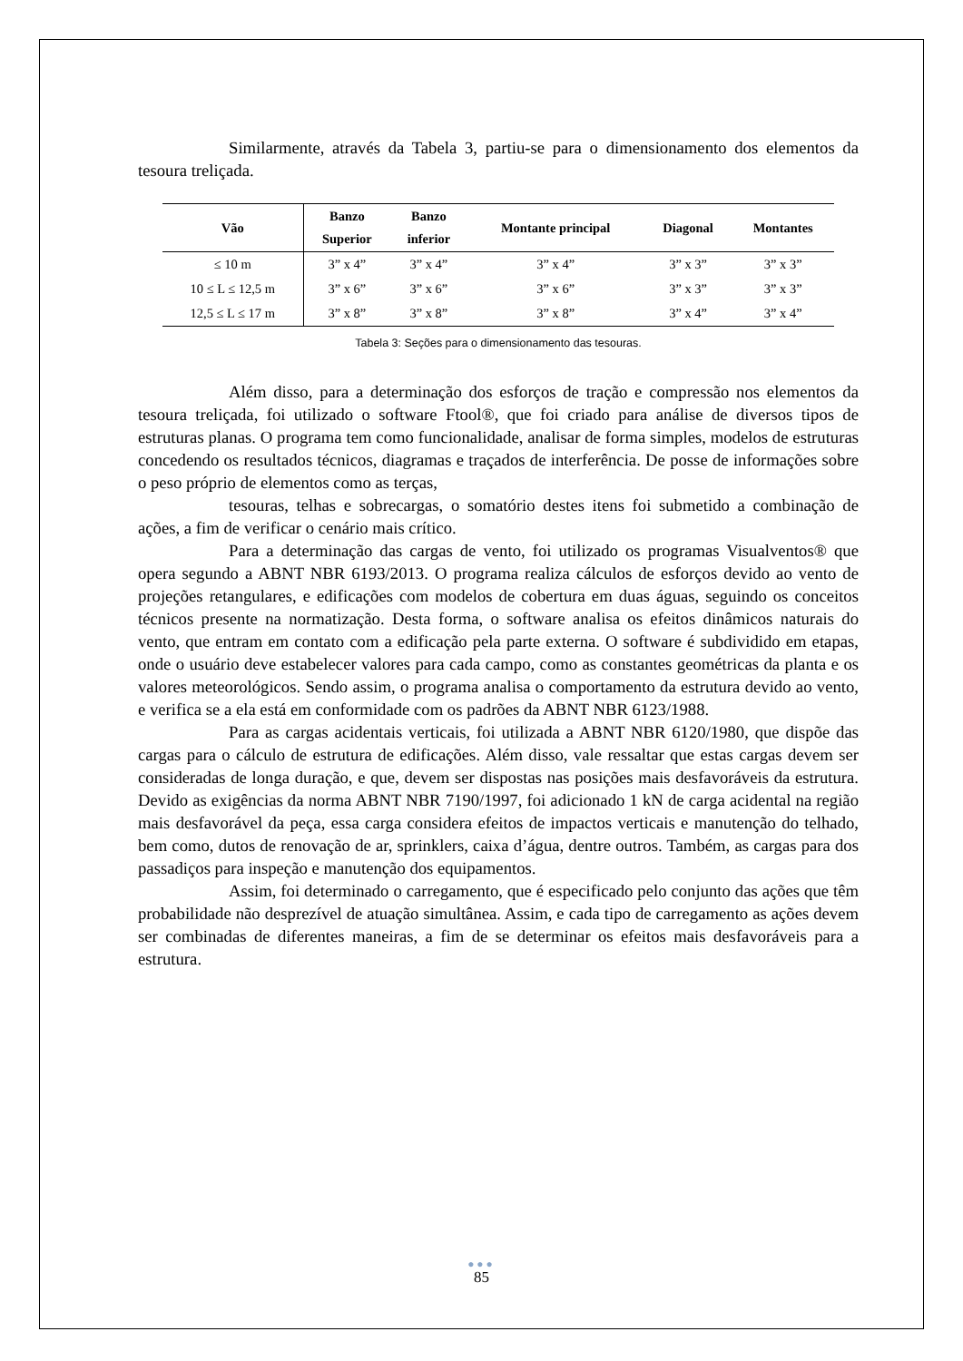Similarmente, através da Tabela 3, partiu-se para o dimensionamento dos elementos da tesoura treliçada.
| Vão | Banzo Superior | Banzo inferior | Montante principal | Diagonal | Montantes |
| --- | --- | --- | --- | --- | --- |
| ≤ 10 m | 3” x 4” | 3” x 4” | 3” x 4” | 3” x 3” | 3” x 3” |
| 10 ≤ L ≤ 12,5 m | 3” x 6” | 3” x 6” | 3” x 6” | 3” x 3” | 3” x 3” |
| 12,5 ≤ L ≤ 17 m | 3” x 8” | 3” x 8” | 3” x 8” | 3” x 4” | 3” x 4” |
Tabela 3: Seções para o dimensionamento das tesouras.
Além disso, para a determinação dos esforços de tração e compressão nos elementos da tesoura treliçada, foi utilizado o software Ftool®, que foi criado para análise de diversos tipos de estruturas planas. O programa tem como funcionalidade, analisar de forma simples, modelos de estruturas concedendo os resultados técnicos, diagramas e traçados de interferência. De posse de informações sobre o peso próprio de elementos como as terças,
tesouras, telhas e sobrecargas, o somatório destes itens foi submetido a combinação de ações, a fim de verificar o cenário mais crítico.
Para a determinação das cargas de vento, foi utilizado os programas Visualventos® que opera segundo a ABNT NBR 6193/2013. O programa realiza cálculos de esforços devido ao vento de projeções retangulares, e edificações com modelos de cobertura em duas águas, seguindo os conceitos técnicos presente na normatização. Desta forma, o software analisa os efeitos dinâmicos naturais do vento, que entram em contato com a edificação pela parte externa. O software é subdividido em etapas, onde o usuário deve estabelecer valores para cada campo, como as constantes geométricas da planta e os valores meteorológicos. Sendo assim, o programa analisa o comportamento da estrutura devido ao vento, e verifica se a ela está em conformidade com os padrões da ABNT NBR 6123/1988.
Para as cargas acidentais verticais, foi utilizada a ABNT NBR 6120/1980, que dispõe das cargas para o cálculo de estrutura de edificações. Além disso, vale ressaltar que estas cargas devem ser consideradas de longa duração, e que, devem ser dispostas nas posições mais desfavoráveis da estrutura. Devido as exigências da norma ABNT NBR 7190/1997, foi adicionado 1 kN de carga acidental na região mais desfavorável da peça, essa carga considera efeitos de impactos verticais e manutenção do telhado, bem como, dutos de renovação de ar, sprinklers, caixa d’água, dentre outros. Também, as cargas para dos passadiços para inspeção e manutenção dos equipamentos.
Assim, foi determinado o carregamento, que é especificado pelo conjunto das ações que têm probabilidade não desprezível de atuação simultânea. Assim, e cada tipo de carregamento as ações devem ser combinadas de diferentes maneiras, a fim de se determinar os efeitos mais desfavoráveis para a estrutura.
●●●
85